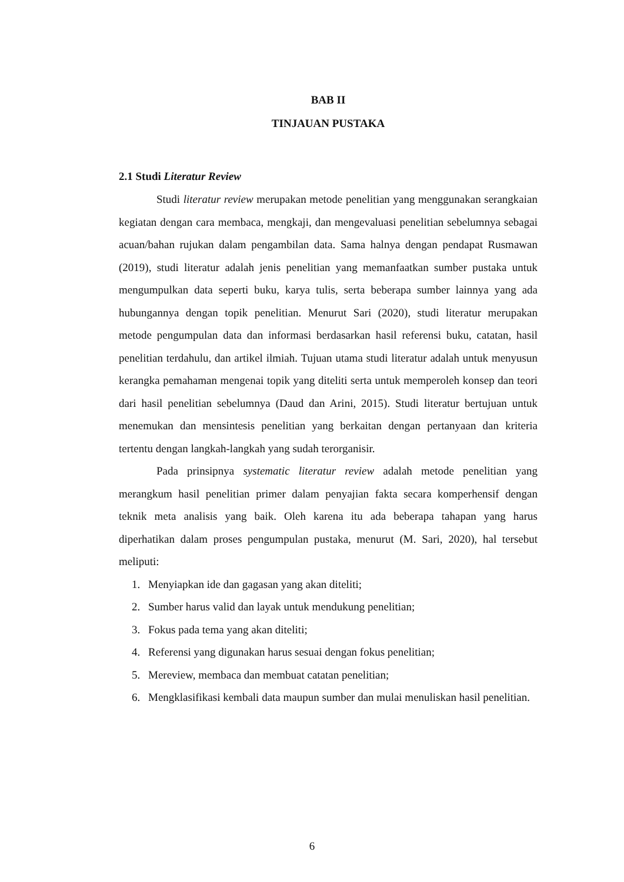BAB II
TINJAUAN PUSTAKA
2.1 Studi Literatur Review
Studi literatur review merupakan metode penelitian yang menggunakan serangkaian kegiatan dengan cara membaca, mengkaji, dan mengevaluasi penelitian sebelumnya sebagai acuan/bahan rujukan dalam pengambilan data. Sama halnya dengan pendapat Rusmawan (2019), studi literatur adalah jenis penelitian yang memanfaatkan sumber pustaka untuk mengumpulkan data seperti buku, karya tulis, serta beberapa sumber lainnya yang ada hubungannya dengan topik penelitian. Menurut Sari (2020), studi literatur merupakan metode pengumpulan data dan informasi berdasarkan hasil referensi buku, catatan, hasil penelitian terdahulu, dan artikel ilmiah. Tujuan utama studi literatur adalah untuk menyusun kerangka pemahaman mengenai topik yang diteliti serta untuk memperoleh konsep dan teori dari hasil penelitian sebelumnya (Daud dan Arini, 2015). Studi literatur bertujuan untuk menemukan dan mensintesis penelitian yang berkaitan dengan pertanyaan dan kriteria tertentu dengan langkah-langkah yang sudah terorganisir.
Pada prinsipnya systematic literatur review adalah metode penelitian yang merangkum hasil penelitian primer dalam penyajian fakta secara komperhensif dengan teknik meta analisis yang baik. Oleh karena itu ada beberapa tahapan yang harus diperhatikan dalam proses pengumpulan pustaka, menurut (M. Sari, 2020), hal tersebut meliputi:
1. Menyiapkan ide dan gagasan yang akan diteliti;
2. Sumber harus valid dan layak untuk mendukung penelitian;
3. Fokus pada tema yang akan diteliti;
4. Referensi yang digunakan harus sesuai dengan fokus penelitian;
5. Mereview, membaca dan membuat catatan penelitian;
6. Mengklasifikasi kembali data maupun sumber dan mulai menuliskan hasil penelitian.
6